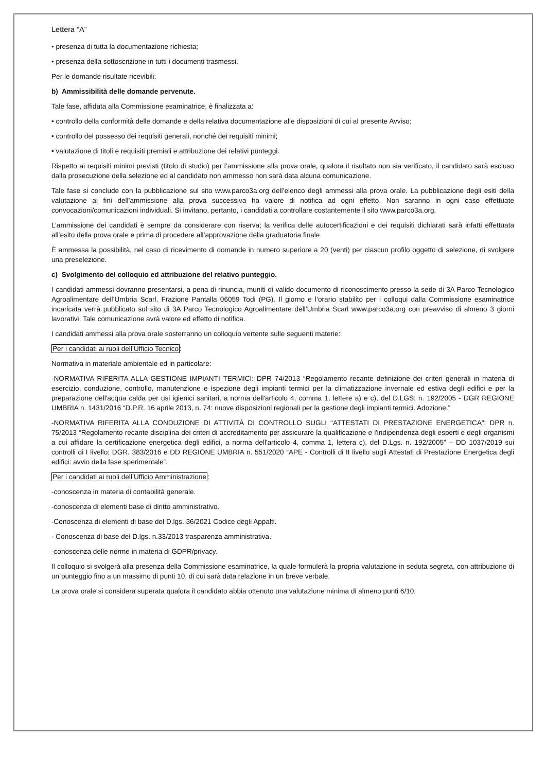Lettera “A”
• presenza di tutta la documentazione richiesta;
• presenza della sottoscrizione in tutti i documenti trasmessi.
Per le domande risultate ricevibili:
b) Ammissibilità delle domande pervenute.
Tale fase, affidata alla Commissione esaminatrice, è finalizzata a:
• controllo della conformità delle domande e della relativa documentazione alle disposizioni di cui al presente Avviso;
• controllo del possesso dei requisiti generali, nonché dei requisiti minimi;
• valutazione di titoli e requisiti premiali e attribuzione dei relativi punteggi.
Rispetto ai requisiti minimi previsti (titolo di studio) per l’ammissione alla prova orale, qualora il risultato non sia verificato, il candidato sarà escluso dalla prosecuzione della selezione ed al candidato non ammesso non sarà data alcuna comunicazione.
Tale fase si conclude con la pubblicazione sul sito www.parco3a.org dell’elenco degli ammessi alla prova orale. La pubblicazione degli esiti della valutazione ai fini dell’ammissione alla prova successiva ha valore di notifica ad ogni effetto. Non saranno in ogni caso effettuate convocazioni/comunicazioni individuali. Si invitano, pertanto, i candidati a controllare costantemente il sito www.parco3a.org.
L’ammissione dei candidati è sempre da considerare con riserva; la verifica delle autocertificazioni e dei requisiti dichiarati sarà infatti effettuata all’esito della prova orale e prima di procedere all’approvazione della graduatoria finale.
È ammessa la possibilità, nel caso di ricevimento di domande in numero superiore a 20 (venti) per ciascun profilo oggetto di selezione, di svolgere una preselezione.
c) Svolgimento del colloquio ed attribuzione del relativo punteggio.
I candidati ammessi dovranno presentarsi, a pena di rinuncia, muniti di valido documento di riconoscimento presso la sede di 3A Parco Tecnologico Agroalimentare dell’Umbria Scarl, Frazione Pantalla 06059 Todi (PG). Il giorno e l’orario stabilito per i colloqui dalla Commissione esaminatrice incaricata verrà pubblicato sul sito di 3A Parco Tecnologico Agroalimentare dell’Umbria Scarl www.parco3a.org con preavviso di almeno 3 giorni lavorativi. Tale comunicazione avrà valore ed effetto di notifica.
I candidati ammessi alla prova orale sosterranno un colloquio vertente sulle seguenti materie:
Per i candidati ai ruoli dell’Ufficio Tecnico:
Normativa in materiale ambientale ed in particolare:
-NORMATIVA RIFERITA ALLA GESTIONE IMPIANTI TERMICI: DPR 74/2013 “Regolamento recante definizione dei criteri generali in materia di esercizio, conduzione, controllo, manutenzione e ispezione degli impianti termici per la climatizzazione invernale ed estiva degli edifici e per la preparazione dell'acqua calda per usi igienici sanitari, a norma dell'articolo 4, comma 1, lettere a) e c), del D.LGS: n. 192/2005 - DGR REGIONE UMBRIA n. 1431/2016 “D.P.R. 16 aprile 2013, n. 74: nuove disposizioni regionali per la gestione degli impianti termici. Adozione.”
-NORMATIVA RIFERITA ALLA CONDUZIONE DI ATTIVITÀ DI CONTROLLO SUGLI “ATTESTATI DI PRESTAZIONE ENERGETICA”: DPR n. 75/2013 “Regolamento recante disciplina dei criteri di accreditamento per assicurare la qualificazione e l'indipendenza degli esperti e degli organismi a cui affidare la certificazione energetica degli edifici, a norma dell'articolo 4, comma 1, lettera c), del D.Lgs. n. 192/2005” – DD 1037/2019 sui controlli di I livello; DGR. 383/2016 e DD REGIONE UMBRIA n. 551/2020 “APE - Controlli di II livello sugli Attestati di Prestazione Energetica degli edifici: avvio della fase sperimentale”.
Per i candidati ai ruoli dell’Ufficio Amministrazione:
-conoscenza in materia di contabilità generale.
-conoscenza di elementi base di diritto amministrativo.
-Conoscenza di elementi di base del D.lgs. 36/2021 Codice degli Appalti.
- Conoscenza di base del D.lgs. n.33/2013 trasparenza amministrativa.
-conoscenza delle norme in materia di GDPR/privacy.
Il colloquio si svolgerà alla presenza della Commissione esaminatrice, la quale formulerà la propria valutazione in seduta segreta, con attribuzione di un punteggio fino a un massimo di punti 10, di cui sarà data relazione in un breve verbale.
La prova orale si considera superata qualora il candidato abbia ottenuto una valutazione minima di almeno punti 6/10.